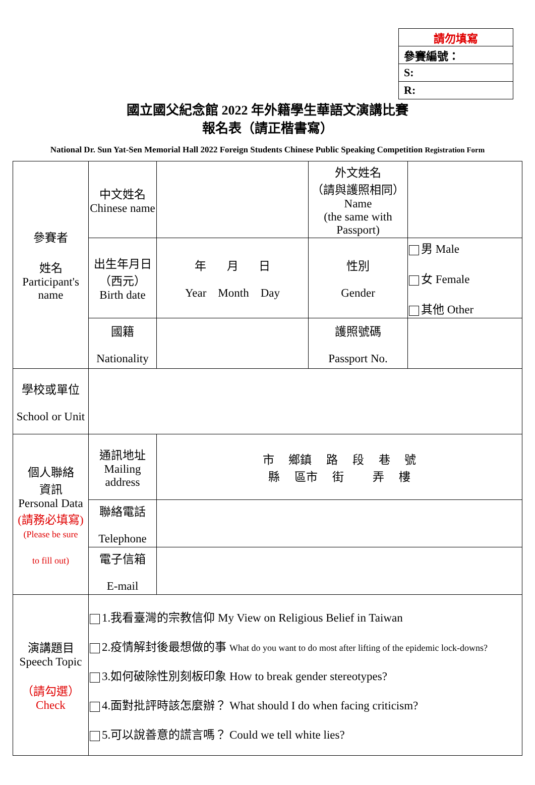| 請勿填寫 |
| 參賽編號： |
| S: |
| R: |
國立國父紀念館 2022 年外籍學生華語文演講比賽
報名表（請正楷書寫）
National Dr. Sun Yat-Sen Memorial Hall 2022 Foreign Students Chinese Public Speaking Competition Registration Form
| 參賽者 姓名 Participant's name | 中文姓名 Chinese name | | 外文姓名 （請與護照相同） Name (the same with Passport) | |
| | 出生年月日 （西元） Birth date | 年 月 日 Year Month Day | 性別 Gender | 男 Male 女 Female 其他 Other |
| | 國籍 Nationality | | 護照號碼 Passport No. | |
| 學校或單位 School or Unit | | | | |
| 個人聯絡 資訊 Personal Data (請務必填寫) (Please be sure to fill out) | 通訊地址 Mailing address | 市 鄉鎮 路 段 巷 號 縣 區市 街 弄 樓 | | |
| | 聯絡電話 Telephone | | | |
| | 電子信箱 E-mail | | | |
| 演講題目 Speech Topic （請勾選） Check | 1.我看臺灣的宗教信仰 My View on Religious Belief in Taiwan 2.疫情解封後最想做的事 What do you want to do most after lifting of the epidemic lock-downs? 3.如何破除性別刻板印象 How to break gender stereotypes? 4.面對批評時該怎麼辦？ What should I do when facing criticism? 5.可以說善意的謊言嗎？ Could we tell white lies? | | | |